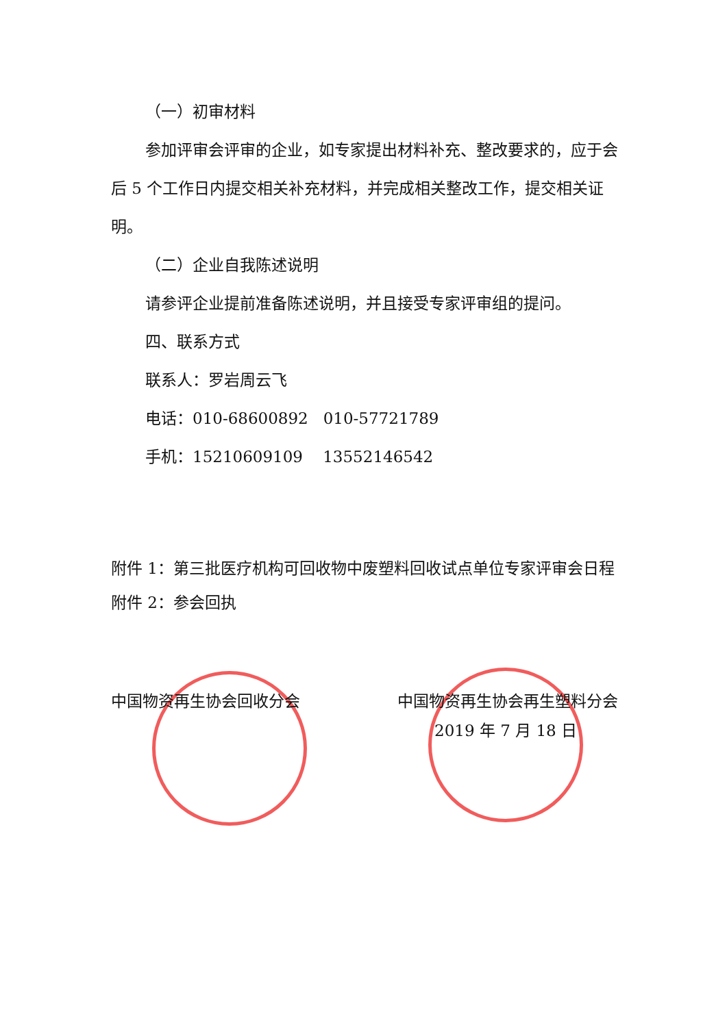（一）初审材料
参加评审会评审的企业，如专家提出材料补充、整改要求的，应于会后 5 个工作日内提交相关补充材料，并完成相关整改工作，提交相关证明。
（二）企业自我陈述说明
请参评企业提前准备陈述说明，并且接受专家评审组的提问。
四、联系方式
联系人：罗岩周云飞
电话：010-68600892 010-57721789
手机：15210609109 13552146542
附件 1：第三批医疗机构可回收物中废塑料回收试点单位专家评审会日程
附件 2：参会回执
中国物资再生协会回收分会 中国物资再生协会再生塑料分会
2019 年 7 月 18 日